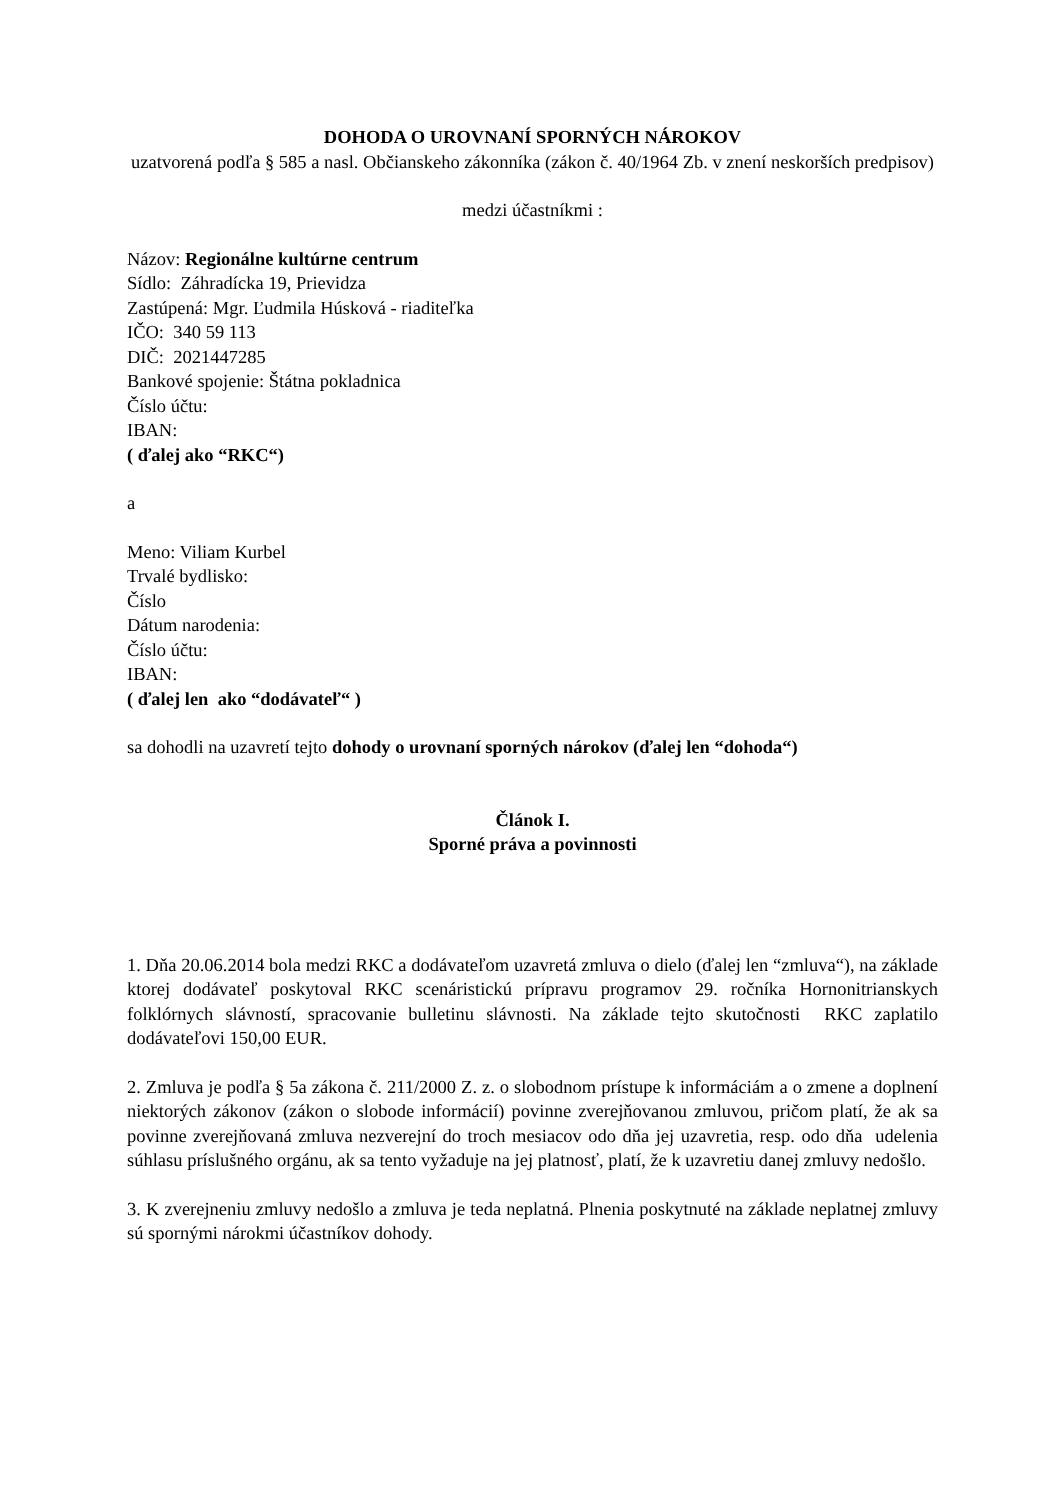DOHODA O UROVNANÍ SPORNÝCH NÁROKOV
uzatvorená podľa § 585 a nasl. Občianskeho zákonníka (zákon č. 40/1964 Zb. v znení neskorších predpisov)
medzi účastníkmi :
Názov: Regionálne kultúrne centrum
Sídlo: Záhradícka 19, Prievidza
Zastúpená: Mgr. Ľudmila Húsková - riaditeľka
IČO: 340 59 113
DIČ: 2021447285
Bankové spojenie: Štátna pokladnica
Číslo účtu:
IBAN:
( ďalej ako “RKC“)
a
Meno: Viliam Kurbel
Trvalé bydlisko:
Číslo
Dátum narodenia:
Číslo účtu:
IBAN:
( ďalej len ako “dodávateľ“ )
sa dohodli na uzavretí tejto dohody o urovnaní sporných nárokov (ďalej len “dohoda“)
Článok I.
Sporné práva a povinnosti
1. Dňa 20.06.2014 bola medzi RKC a dodávateľom uzavretá zmluva o dielo (ďalej len “zmluva“), na základe ktorej dodávateľ poskytoval RKC scenáristickú prípravu programov 29. ročníka Hornonitrianskych folklórnych slávností, spracovanie bulletinu slávnosti. Na základe tejto skutočnosti RKC zaplatilo dodávateľovi 150,00 EUR.
2. Zmluva je podľa § 5a zákona č. 211/2000 Z. z. o slobodnom prístupe k informáciám a o zmene a doplnení niektorých zákonov (zákon o slobode informácií) povinne zverejňovanou zmluvou, pričom platí, že ak sa povinne zverejňovaná zmluva nezverejní do troch mesiacov odo dňa jej uzavretia, resp. odo dňa udelenia súhlasu príslušného orgánu, ak sa tento vyžaduje na jej platnosť, platí, že k uzavretiu danej zmluvy nedošlo.
3. K zverejneniu zmluvy nedošlo a zmluva je teda neplatná. Plnenia poskytnuté na základe neplatnej zmluvy sú spornými nárokmi účastníkov dohody.